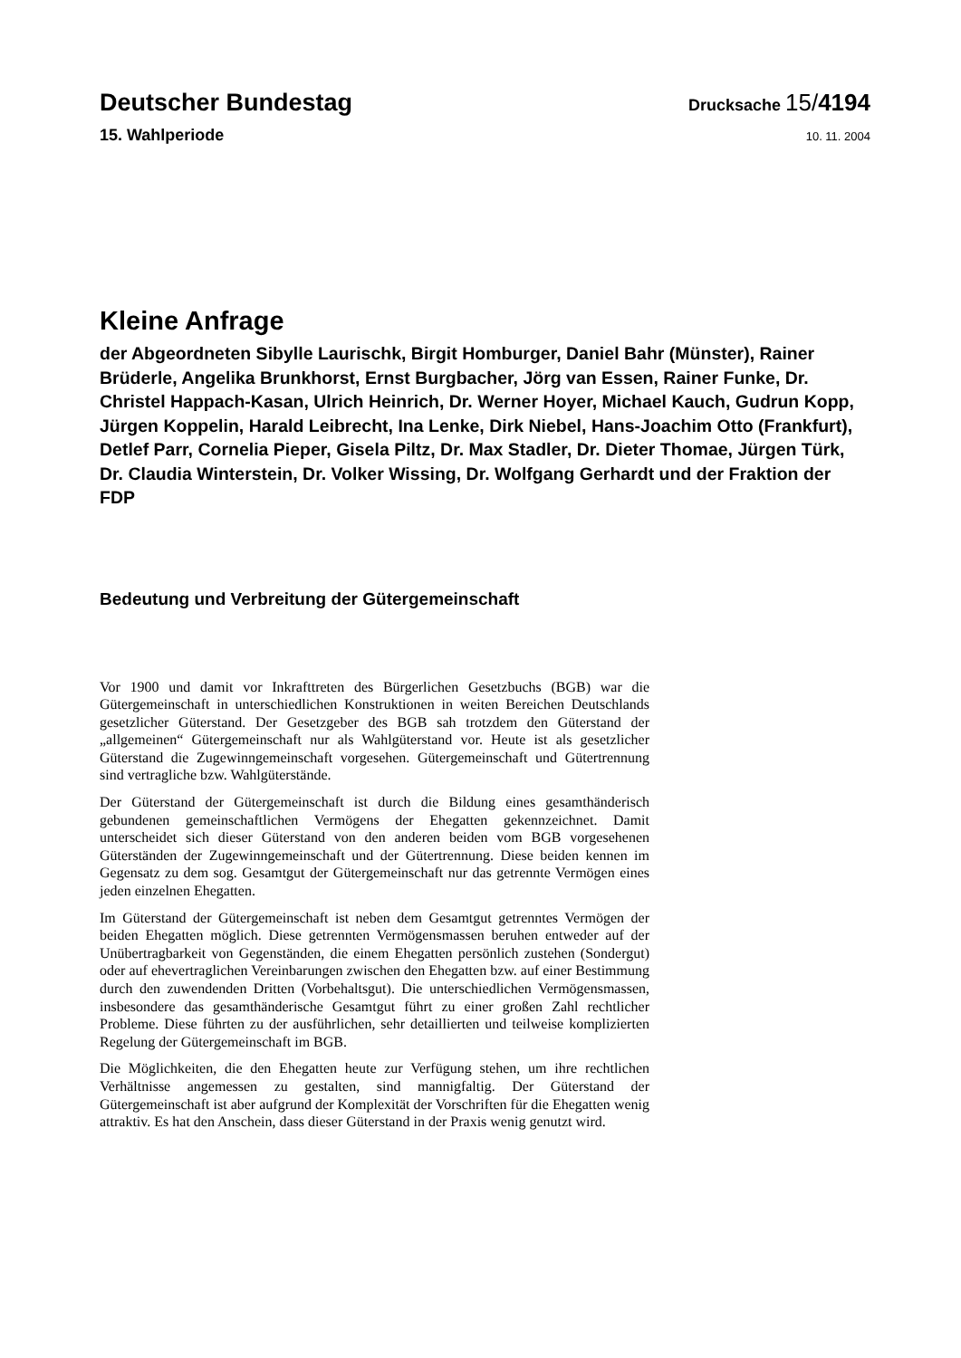Deutscher Bundestag Drucksache 15/4194
15. Wahlperiode 10. 11. 2004
Kleine Anfrage
der Abgeordneten Sibylle Laurischk, Birgit Homburger, Daniel Bahr (Münster), Rainer Brüderle, Angelika Brunkhorst, Ernst Burgbacher, Jörg van Essen, Rainer Funke, Dr. Christel Happach-Kasan, Ulrich Heinrich, Dr. Werner Hoyer, Michael Kauch, Gudrun Kopp, Jürgen Koppelin, Harald Leibrecht, Ina Lenke, Dirk Niebel, Hans-Joachim Otto (Frankfurt), Detlef Parr, Cornelia Pieper, Gisela Piltz, Dr. Max Stadler, Dr. Dieter Thomae, Jürgen Türk, Dr. Claudia Winterstein, Dr. Volker Wissing, Dr. Wolfgang Gerhardt und der Fraktion der FDP
Bedeutung und Verbreitung der Gütergemeinschaft
Vor 1900 und damit vor Inkrafttreten des Bürgerlichen Gesetzbuchs (BGB) war die Gütergemeinschaft in unterschiedlichen Konstruktionen in weiten Bereichen Deutschlands gesetzlicher Güterstand. Der Gesetzgeber des BGB sah trotzdem den Güterstand der „allgemeinen“ Gütergemeinschaft nur als Wahlgüterstand vor. Heute ist als gesetzlicher Güterstand die Zugewinngemeinschaft vorgesehen. Gütergemeinschaft und Gütertrennung sind vertragliche bzw. Wahlgüterstände.
Der Güterstand der Gütergemeinschaft ist durch die Bildung eines gesamthänderisch gebundenen gemeinschaftlichen Vermögens der Ehegatten gekennzeichnet. Damit unterscheidet sich dieser Güterstand von den anderen beiden vom BGB vorgesehenen Güterständen der Zugewinngemeinschaft und der Gütertrennung. Diese beiden kennen im Gegensatz zu dem sog. Gesamtgut der Gütergemeinschaft nur das getrennte Vermögen eines jeden einzelnen Ehegatten.
Im Güterstand der Gütergemeinschaft ist neben dem Gesamtgut getrenntes Vermögen der beiden Ehegatten möglich. Diese getrennten Vermögensmassen beruhen entweder auf der Unübertragbarkeit von Gegenständen, die einem Ehegatten persönlich zustehen (Sondergut) oder auf ehevertraglichen Vereinbarungen zwischen den Ehegatten bzw. auf einer Bestimmung durch den zuwendenden Dritten (Vorbehaltsgut). Die unterschiedlichen Vermögensmassen, insbesondere das gesamthänderische Gesamtgut führt zu einer großen Zahl rechtlicher Probleme. Diese führten zu der ausführlichen, sehr detaillierten und teilweise komplizierten Regelung der Gütergemeinschaft im BGB.
Die Möglichkeiten, die den Ehegatten heute zur Verfügung stehen, um ihre rechtlichen Verhältnisse angemessen zu gestalten, sind mannigfaltig. Der Güterstand der Gütergemeinschaft ist aber aufgrund der Komplexität der Vorschriften für die Ehegatten wenig attraktiv. Es hat den Anschein, dass dieser Güterstand in der Praxis wenig genutzt wird.